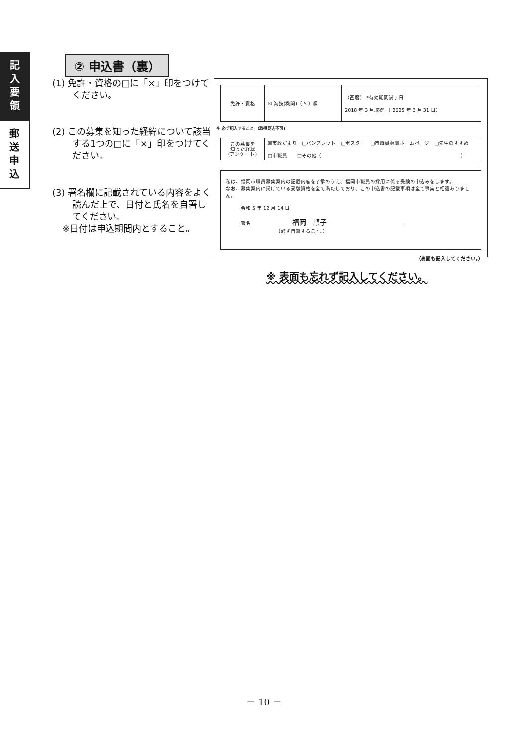記
入
要
領
郵
送
申
込
② 申込書（裏）
(1) 免許・資格の□に「×」印をつけてください。
(2) この募集を知った経緯について該当する1つの□に「×」印をつけてください。
(3) 署名欄に記載されている内容をよく読んだ上で、日付と氏名を自署してください。
※日付は申込期間内とすること。
| 免許・資格 | ☒ 海技(機関)（ 5 ）級 | （西暦） *有効期間満了日 2018 年 3 月取得 （ 2025 年 3 月 31 日） |
※ 必ず記入すること。(取得見込不可)
| この募集を 知った経緯 (アンケート) | ☒市政だより □パンフレット □ポスター □市職員募集ホームページ □先生のすすめ □市職員 □その他（ ） |
私は、福岡市職員募集案内の記載内容を了承のうえ、福岡市職員の採用に係る受験の申込みをします。
なお、募集案内に掲げている受験資格を全て満たしており、この申込書の記載事項は全て事実と相違ありません。
令和 5 年 12 月 14 日
署名 　　　　　　　　福岡　順子
（必ず自筆すること。）
（表面も記入してください。）
※ 表面も忘れず記入してください。
－ 10 －